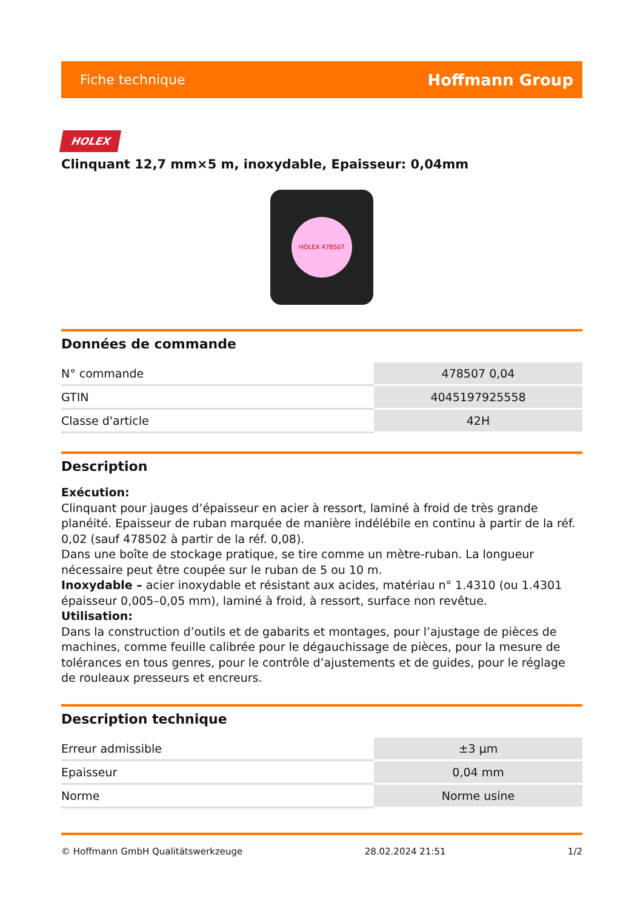Fiche technique Hoffmann Group
HOLEX
Clinquant 12,7 mm×5 m, inoxydable, Epaisseur: 0,04mm
HOLEX 478507
Données de commande
| N° commande | 478507 0,04 |
| GTIN | 4045197925558 |
| Classe d'article | 42H |
Description
Exécution:
Clinquant pour jauges d’épaisseur en acier à ressort, laminé à froid de très grande planéité. Epaisseur de ruban marquée de manière indélébile en continu à partir de la réf. 0,02 (sauf 478502 à partir de la réf. 0,08).
Dans une boîte de stockage pratique, se tire comme un mètre-ruban. La longueur nécessaire peut être coupée sur le ruban de 5 ou 10 m.
Inoxydable – acier inoxydable et résistant aux acides, matériau n° 1.4310 (ou 1.4301 épaisseur 0,005–0,05 mm), laminé à froid, à ressort, surface non revêtue.
Utilisation:
Dans la construction d’outils et de gabarits et montages, pour l’ajustage de pièces de machines, comme feuille calibrée pour le dégauchissage de pièces, pour la mesure de tolérances en tous genres, pour le contrôle d’ajustements et de guides, pour le réglage de rouleaux presseurs et encreurs.
Description technique
| Erreur admissible | ±3 µm |
| Epaisseur | 0,04 mm |
| Norme | Norme usine |
© Hoffmann GmbH Qualitätswerkzeuge 28.02.2024 21:51 1/2